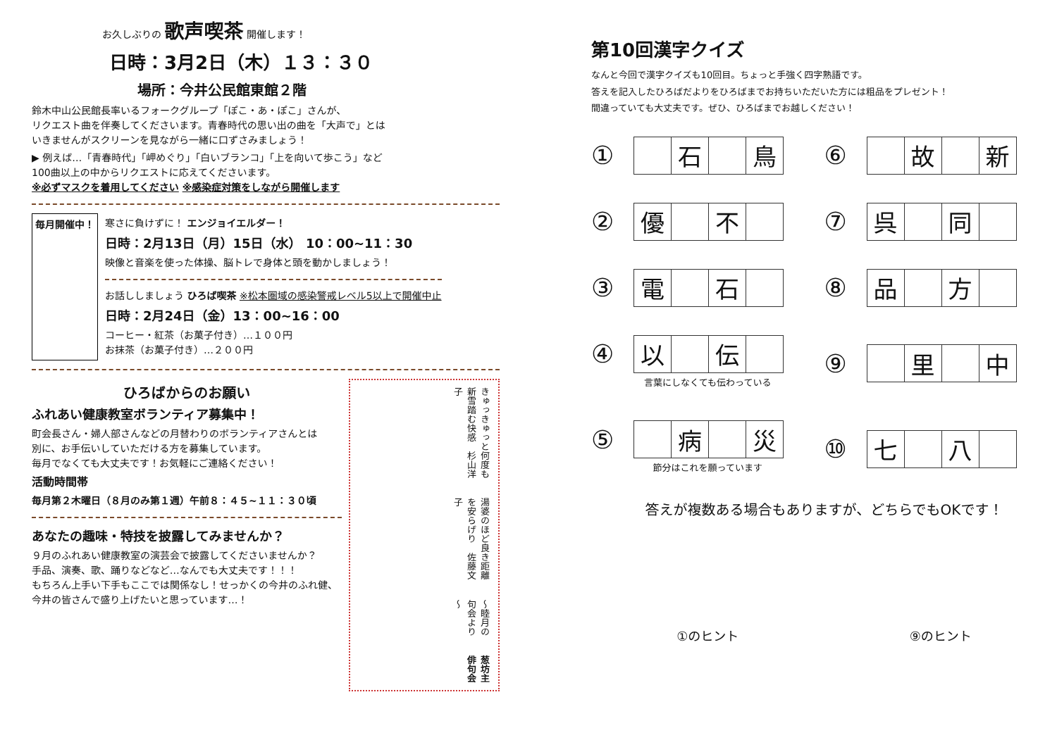お久しぶりの 歌声喫茶 開催します！
日時：3月2日（木）１３：３０
場所：今井公民館東館２階
鈴木中山公民館長率いるフォークグループ「ぽこ・あ・ぽこ」さんが、
リクエスト曲を伴奏してくださいます。青春時代の思い出の曲を「大声で」とは
いきませんがスクリーンを見ながら一緒に口ずさみましょう！
▶ 例えば…「青春時代」「岬めぐり」「白いブランコ」「上を向いて歩こう」など
100曲以上の中からリクエストに応えてくださいます。
※必ずマスクを着用してください ※感染症対策をしながら開催します
毎月開催中！
寒さに負けずに！ エンジョイエルダー！
日時：2月13日（月）15日（水） 10：00~11：30
映像と音楽を使った体操、脳トレで身体と頭を動かしましょう！
お話ししましょう ひろば喫茶 ※松本圏域の感染警戒レベル5以上で開催中止
日時：2月24日（金）13：00~16：00
コーヒー・紅茶（お菓子付き）…１００円
お抹茶（お菓子付き）…２００円
ひろばからのお願い
ふれあい健康教室ボランティア募集中！
町会長さん・婦人部さんなどの月替わりのボランティアさんとは
別に、お手伝いしていただける方を募集しています。
毎月でなくても大丈夫です！お気軽にご連絡ください！
活動時間帯
毎月第２木曜日（８月のみ第１週）午前８：４５~１１：３０頃
あなたの趣味・特技を披露してみませんか？
９月のふれあい健康教室の演芸会で披露してくださいませんか？
手品、演奏、歌、踊りなどなど…なんでも大丈夫です！！！
もちろん上手い下手もここでは関係なし！せっかくの今井のふれ健、
今井の皆さんで盛り上げたいと思っています…！
葱坊主俳句会 ～睦月の句会より～ 湯婆のほど良き距離を安らげり　佐藤文子 きゅっきゅっと何度も新雪踏む快感　杉山洋子
第10回漢字クイズ
なんと今回で漢字クイズも10回目。ちょっと手強く四字熟語です。
答えを記入したひろばだよりをひろばまでお持ちいただいた方には粗品をプレゼント！
間違っていても大丈夫です。ぜひ、ひろばまでお越しください！
①
| | 石 | | 鳥 |
⑥
| | 故 | | 新 |
②
| 優 | | 不 | |
⑦
| 呉 | | 同 | |
③
| 電 | | 石 | |
⑧
| 品 | | 方 | |
④
| 以 | | 伝 | |
言葉にしなくても伝わっている
⑨
| | 里 | | 中 |
⑤
| | 病 | | 災 |
節分はこれを願っています
⑩
| 七 | | 八 | |
答えが複数ある場合もありますが、どちらでもOKです！
①のヒント ⑨のヒント